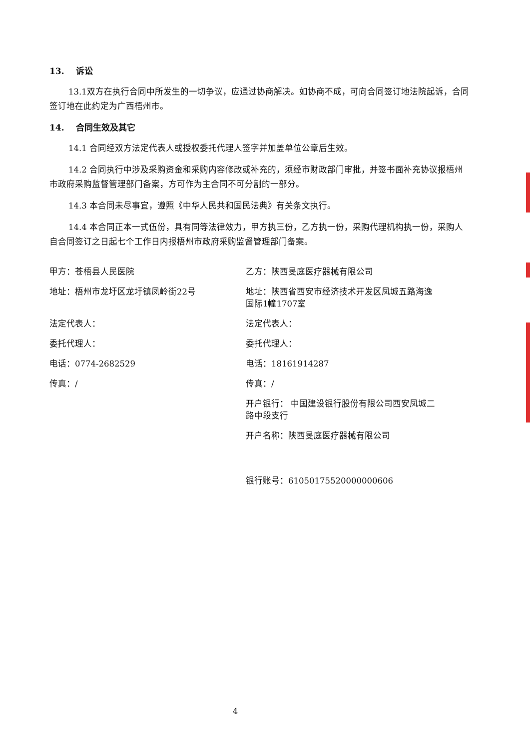13. 诉讼
13.1双方在执行合同中所发生的一切争议，应通过协商解决。如协商不成，可向合同签订地法院起诉，合同签订地在此约定为广西梧州市。
14. 合同生效及其它
14.1 合同经双方法定代表人或授权委托代理人签字并加盖单位公章后生效。
14.2 合同执行中涉及采购资金和采购内容修改或补充的，须经市财政部门审批，并签书面补充协议报梧州市政府采购监督管理部门备案，方可作为主合同不可分割的一部分。
14.3 本合同未尽事宜，遵照《中华人民共和国民法典》有关条文执行。
14.4 本合同正本一式伍份，具有同等法律效力，甲方执三份，乙方执一份，采购代理机构执一份，采购人自合同签订之日起七个工作日内报梧州市政府采购监督管理部门备案。
甲方：苍梧县人民医院 乙方：陕西旻庭医疗器械有限公司
地址：梧州市龙圩区龙圩镇凤岭街22号 地址：陕西省西安市经济技术开发区凤城五路海逸国际1幢1707室
法定代表人： 法定代表人：
委托代理人： 委托代理人：
电话：0774-2682529 电话：18161914287
传真：/ 传真：/
开户银行： 中国建设银行股份有限公司西安凤城二路中段支行
开户名称：陕西旻庭医疗器械有限公司
银行账号：61050175520000000606
4